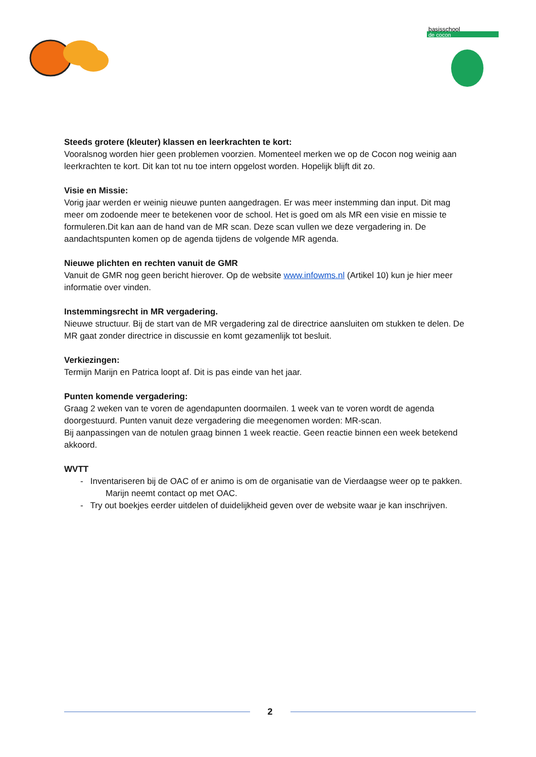basisschool
de cocon
Steeds grotere (kleuter) klassen en leerkrachten te kort:
Vooralsnog worden hier geen problemen voorzien. Momenteel merken we op de Cocon nog weinig aan leerkrachten te kort. Dit kan tot nu toe intern opgelost worden. Hopelijk blijft dit zo.
Visie en Missie:
Vorig jaar werden er weinig nieuwe punten aangedragen. Er was meer instemming dan input. Dit mag meer om zodoende meer te betekenen voor de school. Het is goed om als MR een visie en missie te formuleren.Dit kan aan de hand van de MR scan. Deze scan vullen we deze vergadering in. De aandachtspunten komen op de agenda tijdens de volgende MR agenda.
Nieuwe plichten en rechten vanuit de GMR
Vanuit de GMR nog geen bericht hierover. Op de website www.infowms.nl (Artikel 10) kun je hier meer informatie over vinden.
Instemmingsrecht in MR vergadering.
Nieuwe structuur. Bij de start van de MR vergadering zal de directrice aansluiten om stukken te delen. De MR gaat zonder directrice in discussie en komt gezamenlijk tot besluit.
Verkiezingen:
Termijn Marijn en Patrica loopt af. Dit is pas einde van het jaar.
Punten komende vergadering:
Graag 2 weken van te voren de agendapunten doormailen. 1 week van te voren wordt de agenda doorgestuurd. Punten vanuit deze vergadering die meegenomen worden: MR-scan.
Bij aanpassingen van de notulen graag binnen 1 week reactie. Geen reactie binnen een week betekend akkoord.
WVTT
- Inventariseren bij de OAC of er animo is om de organisatie van de Vierdaagse weer op te pakken. Marijn neemt contact op met OAC.
- Try out boekjes eerder uitdelen of duidelijkheid geven over de website waar je kan inschrijven.
2